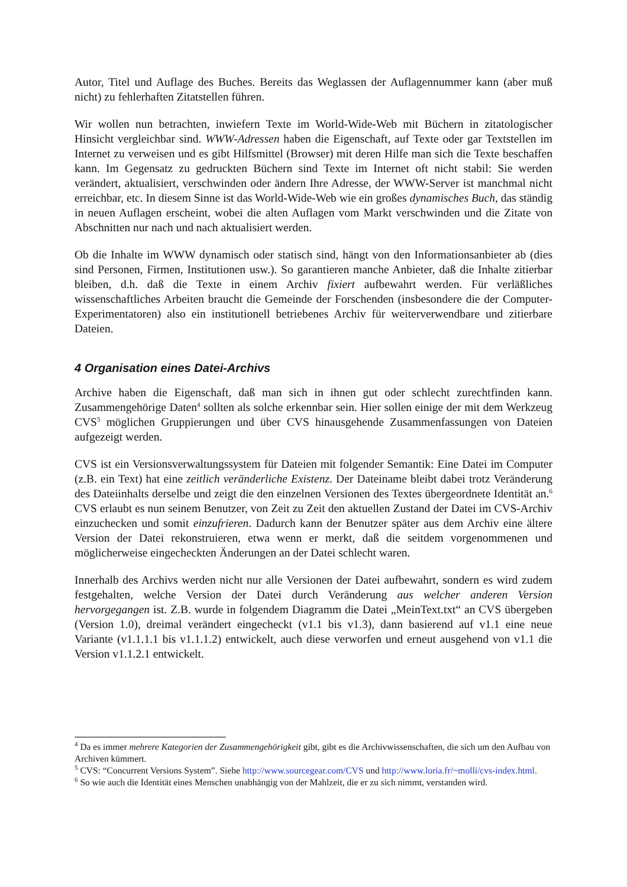Autor, Titel und Auflage des Buches. Bereits das Weglassen der Auflagennummer kann (aber muß nicht) zu fehlerhaften Zitatstellen führen.
Wir wollen nun betrachten, inwiefern Texte im World-Wide-Web mit Büchern in zitatologischer Hinsicht vergleichbar sind. WWW-Adressen haben die Eigenschaft, auf Texte oder gar Textstellen im Internet zu verweisen und es gibt Hilfsmittel (Browser) mit deren Hilfe man sich die Texte beschaffen kann. Im Gegensatz zu gedruckten Büchern sind Texte im Internet oft nicht stabil: Sie werden verändert, aktualisiert, verschwinden oder ändern Ihre Adresse, der WWW-Server ist manchmal nicht erreichbar, etc. In diesem Sinne ist das World-Wide-Web wie ein großes dynamisches Buch, das ständig in neuen Auflagen erscheint, wobei die alten Auflagen vom Markt verschwinden und die Zitate von Abschnitten nur nach und nach aktualisiert werden.
Ob die Inhalte im WWW dynamisch oder statisch sind, hängt von den Informationsanbieter ab (dies sind Personen, Firmen, Institutionen usw.). So garantieren manche Anbieter, daß die Inhalte zitierbar bleiben, d.h. daß die Texte in einem Archiv fixiert aufbewahrt werden. Für verläßliches wissenschaftliches Arbeiten braucht die Gemeinde der Forschenden (insbesondere die der Computer-Experimentatoren) also ein institutionell betriebenes Archiv für weiterverwendbare und zitierbare Dateien.
4 Organisation eines Datei-Archivs
Archive haben die Eigenschaft, daß man sich in ihnen gut oder schlecht zurechtfinden kann. Zusammengehörige Daten<sup>4</sup> sollten als solche erkennbar sein. Hier sollen einige der mit dem Werkzeug CVS<sup>5</sup> möglichen Gruppierungen und über CVS hinausgehende Zusammenfassungen von Dateien aufgezeigt werden.
CVS ist ein Versionsverwaltungssystem für Dateien mit folgender Semantik: Eine Datei im Computer (z.B. ein Text) hat eine zeitlich veränderliche Existenz. Der Dateiname bleibt dabei trotz Veränderung des Dateiinhalts derselbe und zeigt die den einzelnen Versionen des Textes übergeordnete Identität an.<sup>6</sup> CVS erlaubt es nun seinem Benutzer, von Zeit zu Zeit den aktuellen Zustand der Datei im CVS-Archiv einzuchecken und somit einzufrieren. Dadurch kann der Benutzer später aus dem Archiv eine ältere Version der Datei rekonstruieren, etwa wenn er merkt, daß die seitdem vorgenommenen und möglicherweise eingecheckten Änderungen an der Datei schlecht waren.
Innerhalb des Archivs werden nicht nur alle Versionen der Datei aufbewahrt, sondern es wird zudem festgehalten, welche Version der Datei durch Veränderung aus welcher anderen Version hervorgegangen ist. Z.B. wurde in folgendem Diagramm die Datei „MeinText.txt“ an CVS übergeben (Version 1.0), dreimal verändert eingecheckt (v1.1 bis v1.3), dann basierend auf v1.1 eine neue Variante (v1.1.1.1 bis v1.1.1.2) entwickelt, auch diese verworfen und erneut ausgehend von v1.1 die Version v1.1.2.1 entwickelt.
<sup>4</sup> Da es immer mehrere Kategorien der Zusammengehörigkeit gibt, gibt es die Archivwissenschaften, die sich um den Aufbau von Archiven kümmert.
<sup>5</sup> CVS: “Concurrent Versions System”. Siehe http://www.sourcegear.com/CVS und http://www.loria.fr/~molli/cvs-index.html.
<sup>6</sup> So wie auch die Identität eines Menschen unabhängig von der Mahlzeit, die er zu sich nimmt, verstanden wird.